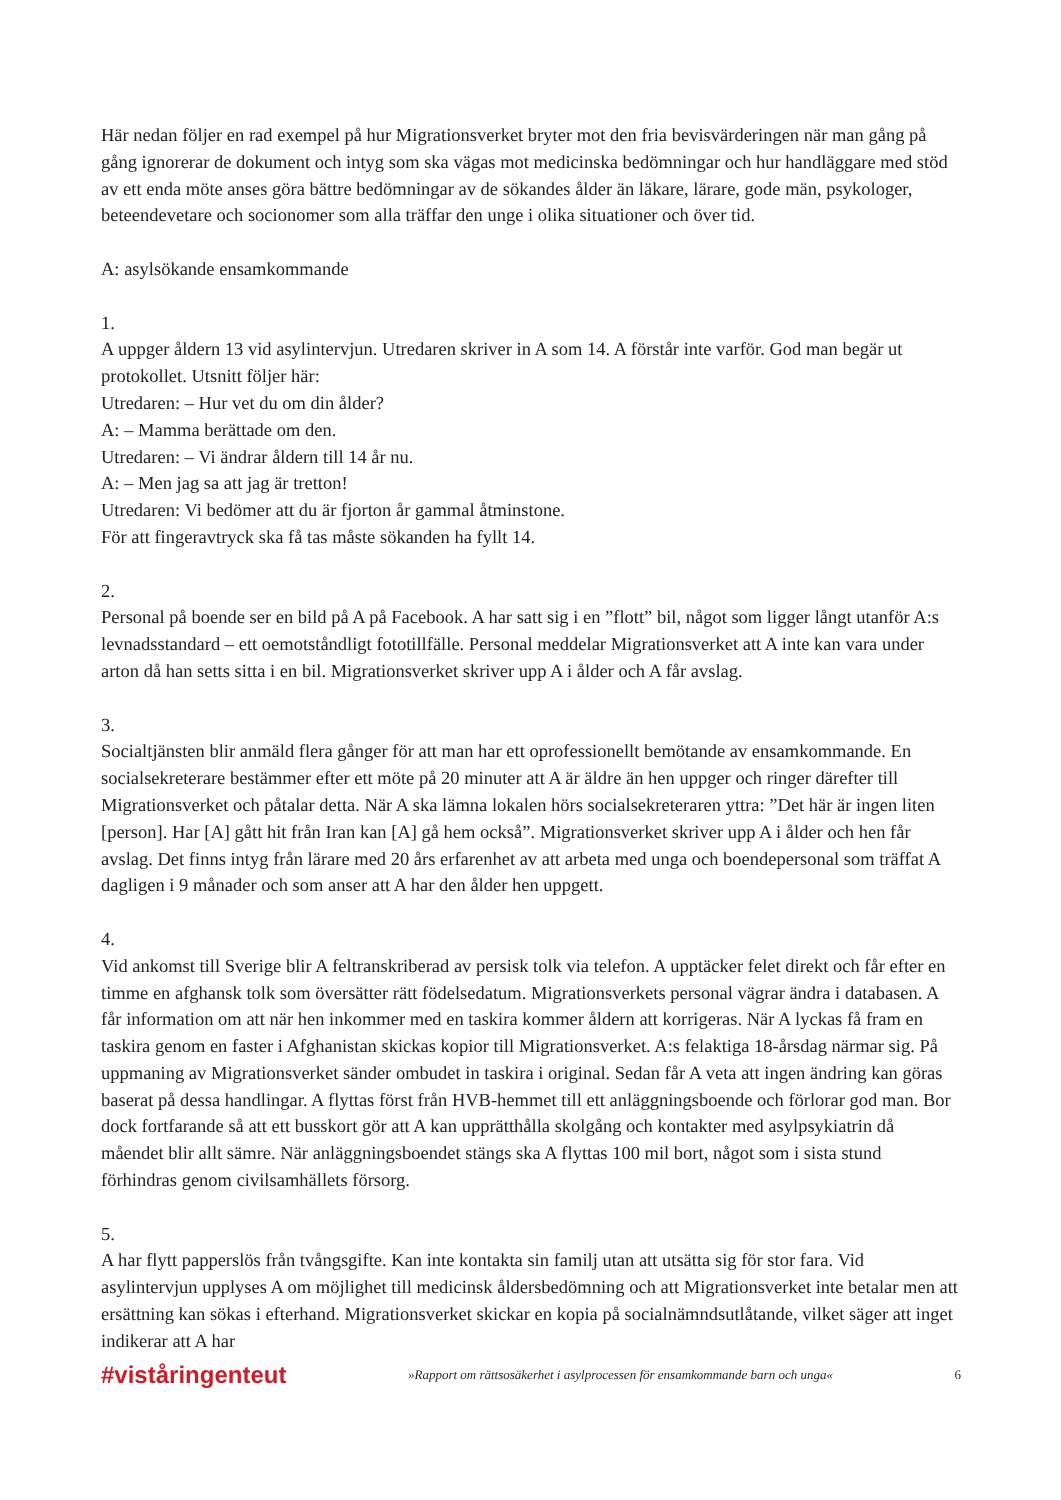Här nedan följer en rad exempel på hur Migrationsverket bryter mot den fria bevisvärderingen när man gång på gång ignorerar de dokument och intyg som ska vägas mot medicinska bedömningar och hur handläggare med stöd av ett enda möte anses göra bättre bedömningar av de sökandes ålder än läkare, lärare, gode män, psykologer, beteendevetare och socionomer som alla träffar den unge i olika situationer och över tid.
A: asylsökande ensamkommande
1.
A uppger åldern 13 vid asylintervjun. Utredaren skriver in A som 14. A förstår inte varför. God man begär ut protokollet. Utsnitt följer här:
Utredaren: – Hur vet du om din ålder?
A: – Mamma berättade om den.
Utredaren: – Vi ändrar åldern till 14 år nu.
A: – Men jag sa att jag är tretton!
Utredaren: Vi bedömer att du är fjorton år gammal åtminstone.
För att fingeravtryck ska få tas måste sökanden ha fyllt 14.
2.
Personal på boende ser en bild på A på Facebook. A har satt sig i en ”flott” bil, något som ligger långt utanför A:s levnadsstandard – ett oemotståndligt fototillfälle. Personal meddelar Migrationsverket att A inte kan vara under arton då han setts sitta i en bil. Migrationsverket skriver upp A i ålder och A får avslag.
3.
Socialtjänsten blir anmäld flera gånger för att man har ett oprofessionellt bemötande av ensamkommande. En socialsekreterare bestämmer efter ett möte på 20 minuter att A är äldre än hen uppger och ringer därefter till Migrationsverket och påtalar detta. När A ska lämna lokalen hörs socialsekreteraren yttra: ”Det här är ingen liten [person]. Har [A] gått hit från Iran kan [A] gå hem också”. Migrationsverket skriver upp A i ålder och hen får avslag. Det finns intyg från lärare med 20 års erfarenhet av att arbeta med unga och boendepersonal som träffat A dagligen i 9 månader och som anser att A har den ålder hen uppgett.
4.
Vid ankomst till Sverige blir A feltranskriberad av persisk tolk via telefon. A upptäcker felet direkt och får efter en timme en afghansk tolk som översätter rätt födelsedatum. Migrationsverkets personal vägrar ändra i databasen. A får information om att när hen inkommer med en taskira kommer åldern att korrigeras. När A lyckas få fram en taskira genom en faster i Afghanistan skickas kopior till Migrationsverket. A:s felaktiga 18-årsdag närmar sig. På uppmaning av Migrationsverket sänder ombudet in taskira i original. Sedan får A veta att ingen ändring kan göras baserat på dessa handlingar. A flyttas först från HVB-hemmet till ett anläggningsboende och förlorar god man. Bor dock fortfarande så att ett busskort gör att A kan upprätthålla skolgång och kontakter med asylpsykiatrin då måendet blir allt sämre. När anläggningsboendet stängs ska A flyttas 100 mil bort, något som i sista stund förhindras genom civilsamhällets försorg.
5.
A har flytt papperslös från tvångsgifte. Kan inte kontakta sin familj utan att utsätta sig för stor fara. Vid asylintervjun upplyses A om möjlighet till medicinsk åldersbedömning och att Migrationsverket inte betalar men att ersättning kan sökas i efterhand. Migrationsverket skickar en kopia på socialnämndsutlåtande, vilket säger att inget indikerar att A har
#viståringenteut »Rapport om rättsosäkerhet i asylprocessen för ensamkommande barn och unga« 6